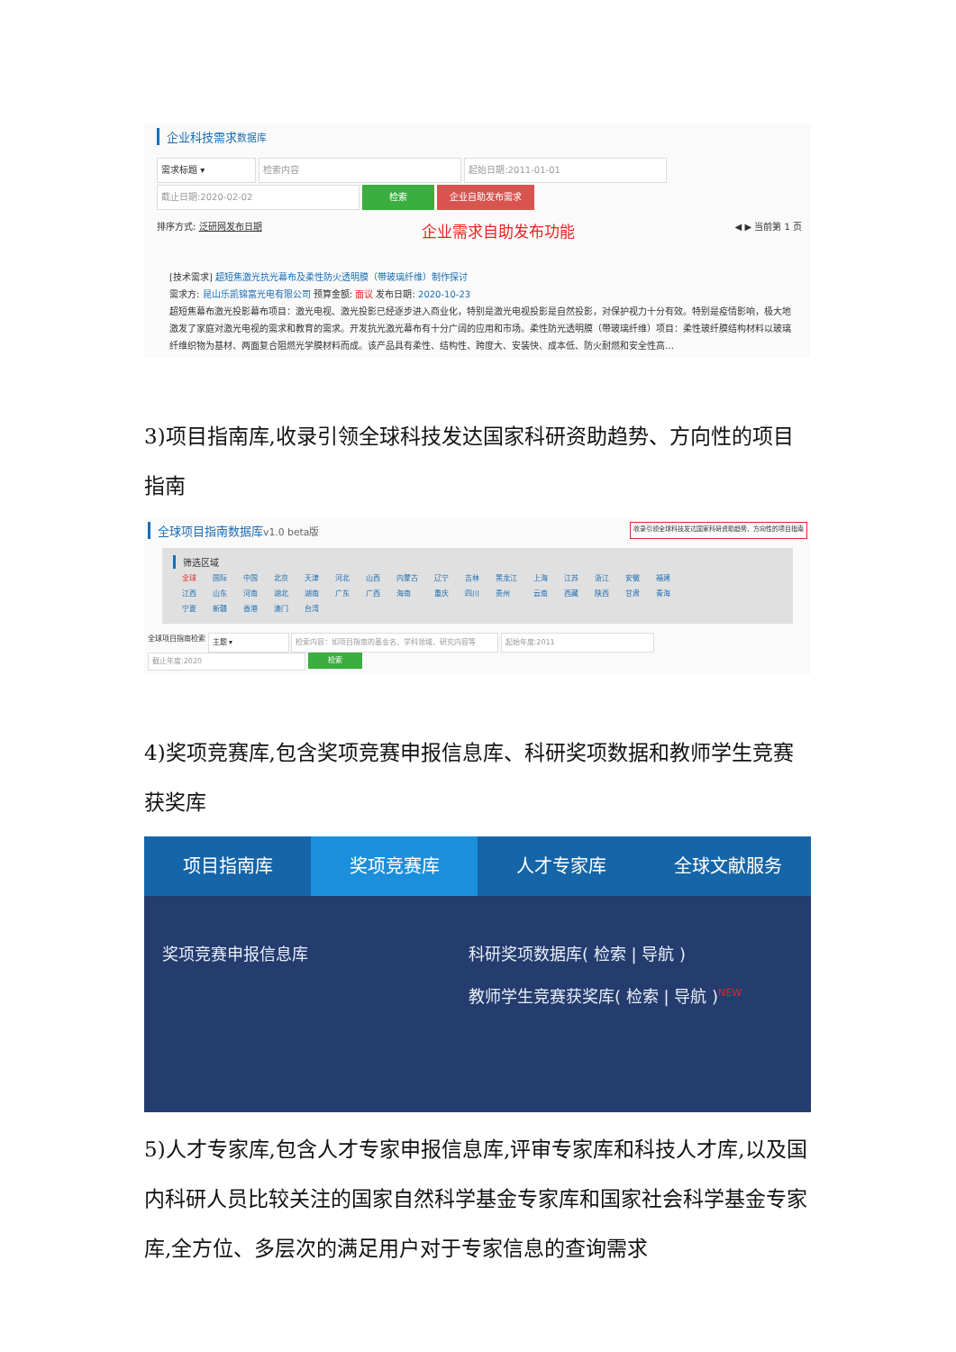企业科技需求数据库
需求标题 ▾ 检索内容 起始日期:2011-01-01
截止日期:2020-02-02 检索 企业自助发布需求
排序方式: 泛研网发布日期 企业需求自助发布功能 ◀ ▶ 当前第 1 页
[技术需求] 超短焦激光抗光幕布及柔性防火透明膜（带玻璃纤维）制作探讨
需求方: 昆山乐凯锦富光电有限公司 预算金额: 面议 发布日期: 2020-10-23
超短焦幕布激光投影幕布项目：激光电视、激光投影已经逐步进入商业化，特别是激光电视投影是自然投影，对保护视力十分有效。特别是疫情影响，极大地激发了家庭对激光电视的需求和教育的需求。开发抗光激光幕布有十分广阔的应用和市场。柔性防光透明膜（带玻璃纤维）项目：柔性玻纤膜结构材料以玻璃纤维织物为基材、两面复合阻燃光学膜材料而成。该产品具有柔性、结构性、跨度大、安装快、成本低、防火耐燃和安全性高…
3)项目指南库,收录引领全球科技发达国家科研资助趋势、方向性的项目指南
全球项目指南数据库v1.0 beta版 收录引领全球科技发达国家科研资助趋势、方向性的项目指南
筛选区域
| 全球 | 国际 | 中国 | 北京 | 天津 | 河北 | 山西 | 内蒙古 | 辽宁 | 吉林 | 黑龙江 | 上海 | 江苏 | 浙江 | 安徽 | 福建 |
| 江西 | 山东 | 河南 | 湖北 | 湖南 | 广东 | 广西 | 海南 | 重庆 | 四川 | 贵州 | 云南 | 西藏 | 陕西 | 甘肃 | 青海 |
| 宁夏 | 新疆 | 香港 | 澳门 | 台湾 | | | | | | | | | | | |
全球项目指南检索 主题 ▾ 检索内容：如项目指南的基金名、学科领域、研究内容等 起始年度:2011
截止年度:2020 检索
4)奖项竞赛库,包含奖项竞赛申报信息库、科研奖项数据和教师学生竞赛获奖库
项目指南库 奖项竞赛库 人才专家库 全球文献服务
奖项竞赛申报信息库 科研奖项数据库( 检索 | 导航 )
教师学生竞赛获奖库( 检索 | 导航 )<sup>NEW</sup>
5)人才专家库,包含人才专家申报信息库,评审专家库和科技人才库,以及国内科研人员比较关注的国家自然科学基金专家库和国家社会科学基金专家库,全方位、多层次的满足用户对于专家信息的查询需求